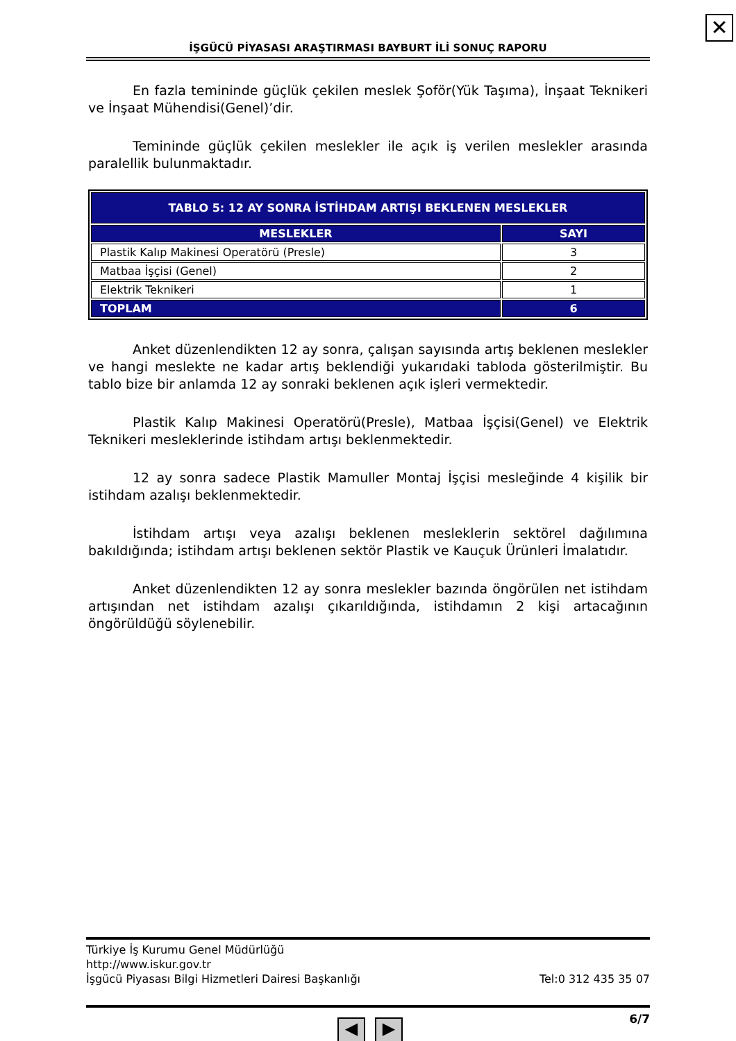✕
İŞGÜCÜ PİYASASI ARAŞTIRMASI BAYBURT İLİ SONUÇ RAPORU
En fazla temininde güçlük çekilen meslek Şoför(Yük Taşıma), İnşaat Teknikeri ve İnşaat Mühendisi(Genel)’dir.
Temininde güçlük çekilen meslekler ile açık iş verilen meslekler arasında paralellik bulunmaktadır.
| TABLO 5: 12 AY SONRA İSTİHDAM ARTIŞI BEKLENEN MESLEKLER | |
| --- | --- |
| MESLEKLER | SAYI |
| Plastik Kalıp Makinesi Operatörü (Presle) | 3 |
| Matbaa İşçisi (Genel) | 2 |
| Elektrik Teknikeri | 1 |
| TOPLAM | 6 |
Anket düzenlendikten 12 ay sonra, çalışan sayısında artış beklenen meslekler ve hangi meslekte ne kadar artış beklendiği yukarıdaki tabloda gösterilmiştir. Bu tablo bize bir anlamda 12 ay sonraki beklenen açık işleri vermektedir.
Plastik Kalıp Makinesi Operatörü(Presle), Matbaa İşçisi(Genel) ve Elektrik Teknikeri mesleklerinde istihdam artışı beklenmektedir.
12 ay sonra sadece Plastik Mamuller Montaj İşçisi mesleğinde 4 kişilik bir istihdam azalışı beklenmektedir.
İstihdam artışı veya azalışı beklenen mesleklerin sektörel dağılımına bakıldığında; istihdam artışı beklenen sektör Plastik ve Kauçuk Ürünleri İmalatıdır.
Anket düzenlendikten 12 ay sonra meslekler bazında öngörülen net istihdam artışından net istihdam azalışı çıkarıldığında, istihdamın 2 kişi artacağının öngörüldüğü söylenebilir.
Türkiye İş Kurumu Genel Müdürlüğü
http://www.iskur.gov.tr
İşgücü Piyasası Bilgi Hizmetleri Dairesi Başkanlığı Tel:0 312 435 35 07
6/7
◀ ▶